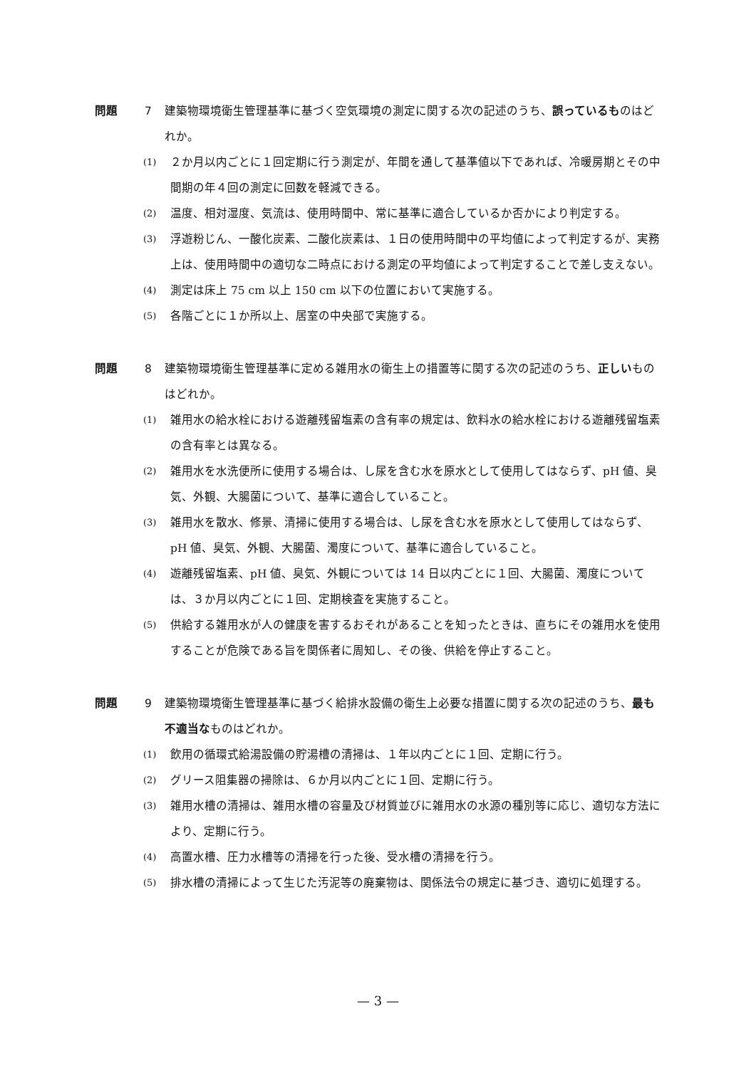問題 7 建築物環境衛生管理基準に基づく空気環境の測定に関する次の記述のうち、誤っているものはどれか。
(1) ２か月以内ごとに１回定期に行う測定が、年間を通して基準値以下であれば、冷暖房期とその中間期の年４回の測定に回数を軽減できる。
(2) 温度、相対湿度、気流は、使用時間中、常に基準に適合しているか否かにより判定する。
(3) 浮遊粉じん、一酸化炭素、二酸化炭素は、１日の使用時間中の平均値によって判定するが、実務上は、使用時間中の適切な二時点における測定の平均値によって判定することで差し支えない。
(4) 測定は床上 75 cm 以上 150 cm 以下の位置において実施する。
(5) 各階ごとに１か所以上、居室の中央部で実施する。
問題 8 建築物環境衛生管理基準に定める雑用水の衛生上の措置等に関する次の記述のうち、正しいものはどれか。
(1) 雑用水の給水栓における遊離残留塩素の含有率の規定は、飲料水の給水栓における遊離残留塩素の含有率とは異なる。
(2) 雑用水を水洗便所に使用する場合は、し尿を含む水を原水として使用してはならず、pH 値、臭気、外観、大腸菌について、基準に適合していること。
(3) 雑用水を散水、修景、清掃に使用する場合は、し尿を含む水を原水として使用してはならず、pH 値、臭気、外観、大腸菌、濁度について、基準に適合していること。
(4) 遊離残留塩素、pH 値、臭気、外観については 14 日以内ごとに１回、大腸菌、濁度については、３か月以内ごとに１回、定期検査を実施すること。
(5) 供給する雑用水が人の健康を害するおそれがあることを知ったときは、直ちにその雑用水を使用することが危険である旨を関係者に周知し、その後、供給を停止すること。
問題 9 建築物環境衛生管理基準に基づく給排水設備の衛生上必要な措置に関する次の記述のうち、最も不適当なものはどれか。
(1) 飲用の循環式給湯設備の貯湯槽の清掃は、１年以内ごとに１回、定期に行う。
(2) グリース阻集器の掃除は、６か月以内ごとに１回、定期に行う。
(3) 雑用水槽の清掃は、雑用水槽の容量及び材質並びに雑用水の水源の種別等に応じ、適切な方法により、定期に行う。
(4) 高置水槽、圧力水槽等の清掃を行った後、受水槽の清掃を行う。
(5) 排水槽の清掃によって生じた汚泥等の廃棄物は、関係法令の規定に基づき、適切に処理する。
— 3 —